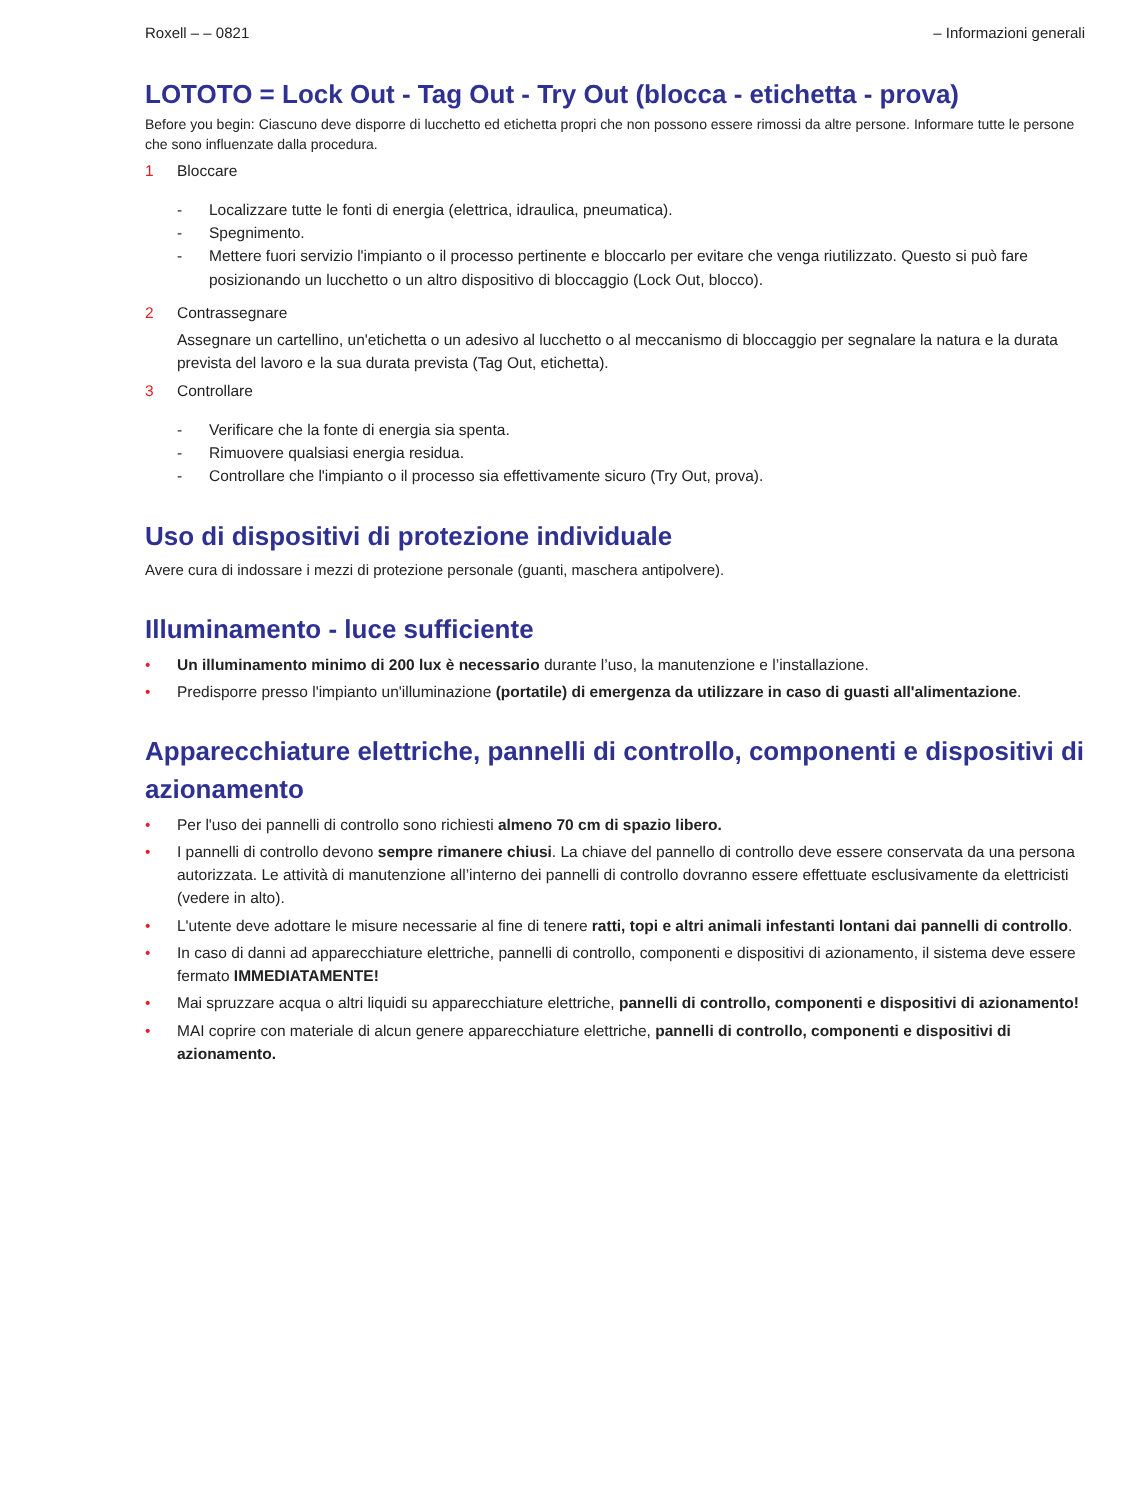Roxell – – 0821 – Informazioni generali
LOTOTO = Lock Out - Tag Out - Try Out (blocca - etichetta - prova)
Before you begin: Ciascuno deve disporre di lucchetto ed etichetta propri che non possono essere rimossi da altre persone. Informare tutte le persone che sono influenzate dalla procedura.
1 Bloccare
- Localizzare tutte le fonti di energia (elettrica, idraulica, pneumatica).
- Spegnimento.
- Mettere fuori servizio l'impianto o il processo pertinente e bloccarlo per evitare che venga riutilizzato. Questo si può fare posizionando un lucchetto o un altro dispositivo di bloccaggio (Lock Out, blocco).
2 Contrassegnare
Assegnare un cartellino, un'etichetta o un adesivo al lucchetto o al meccanismo di bloccaggio per segnalare la natura e la durata prevista del lavoro e la sua durata prevista (Tag Out, etichetta).
3 Controllare
- Verificare che la fonte di energia sia spenta.
- Rimuovere qualsiasi energia residua.
- Controllare che l'impianto o il processo sia effettivamente sicuro (Try Out, prova).
Uso di dispositivi di protezione individuale
Avere cura di indossare i mezzi di protezione personale (guanti, maschera antipolvere).
Illuminamento - luce sufficiente
• Un illuminamento minimo di 200 lux è necessario durante l’uso, la manutenzione e l’installazione.
• Predisporre presso l'impianto un'illuminazione (portatile) di emergenza da utilizzare in caso di guasti all'alimentazione.
Apparecchiature elettriche, pannelli di controllo, componenti e dispositivi di azionamento
• Per l'uso dei pannelli di controllo sono richiesti almeno 70 cm di spazio libero.
• I pannelli di controllo devono sempre rimanere chiusi. La chiave del pannello di controllo deve essere conservata da una persona autorizzata. Le attività di manutenzione all’interno dei pannelli di controllo dovranno essere effettuate esclusivamente da elettricisti (vedere in alto).
• L'utente deve adottare le misure necessarie al fine di tenere ratti, topi e altri animali infestanti lontani dai pannelli di controllo.
• In caso di danni ad apparecchiature elettriche, pannelli di controllo, componenti e dispositivi di azionamento, il sistema deve essere fermato IMMEDIATAMENTE!
• Mai spruzzare acqua o altri liquidi su apparecchiature elettriche, pannelli di controllo, componenti e dispositivi di azionamento!
• MAI coprire con materiale di alcun genere apparecchiature elettriche, pannelli di controllo, componenti e dispositivi di azionamento.